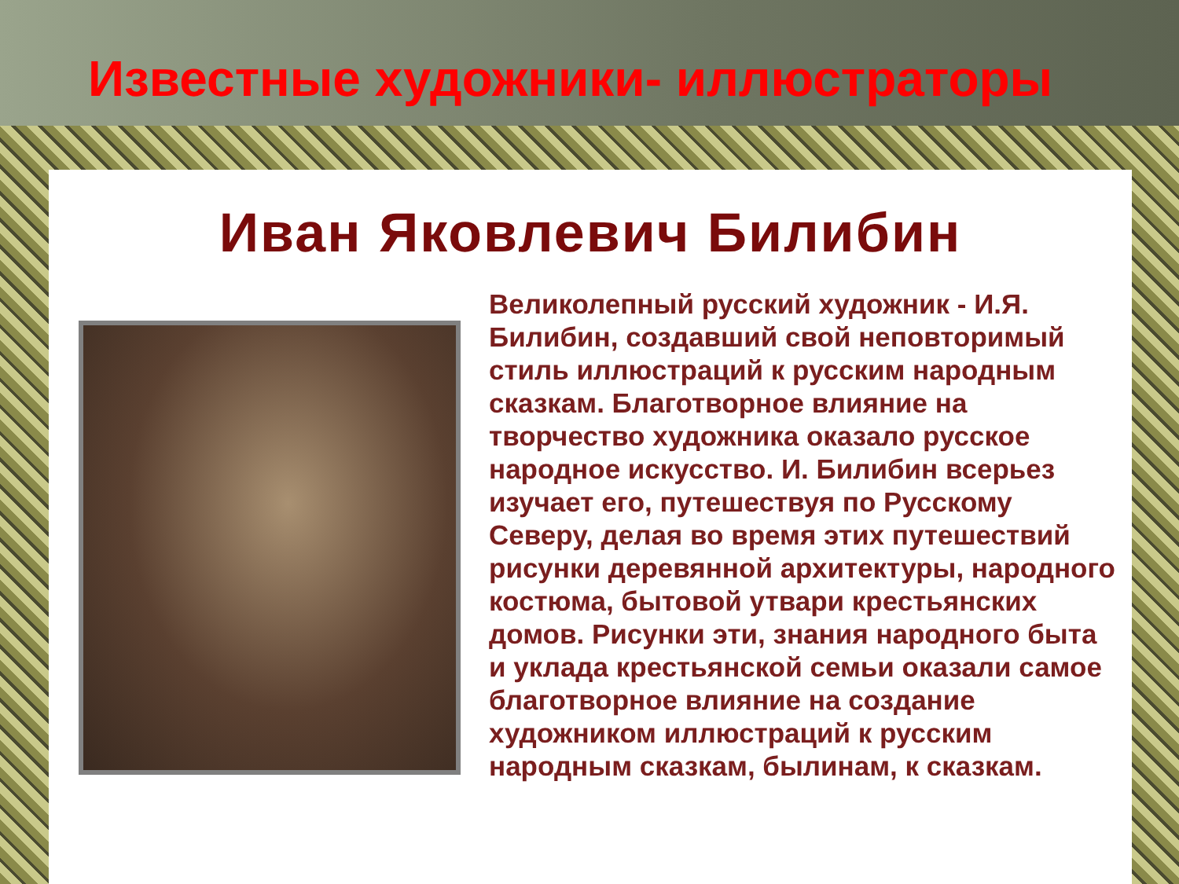Известные художники- иллюстраторы
Иван Яковлевич Билибин
Великолепный русский художник - И.Я. Билибин, создавший свой неповторимый стиль иллюстраций к русским народным сказкам. Благотворное влияние на творчество художника оказало русское народное искусство. И. Билибин всерьез изучает его, путешествуя по Русскому Северу, делая во время этих путешествий рисунки деревянной архитектуры, народного костюма, бытовой утвари крестьянских домов. Рисунки эти, знания народного быта и уклада крестьянской семьи оказали самое благотворное влияние на создание художником иллюстраций к русским народным сказкам, былинам, к сказкам.